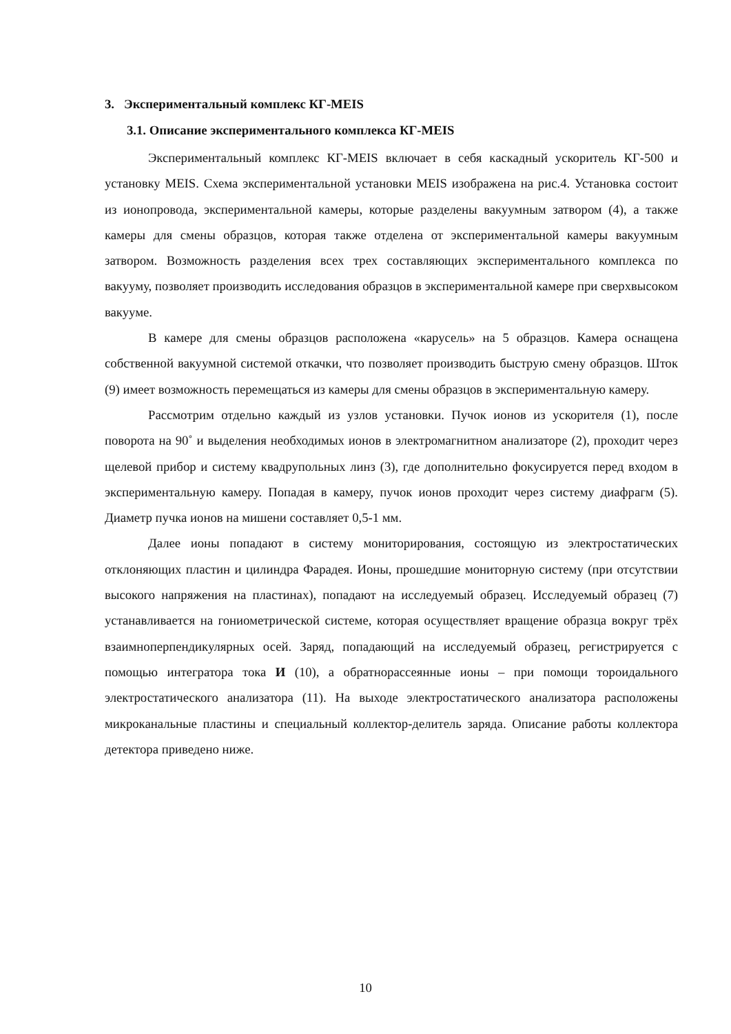3. Экспериментальный комплекс КГ-MEIS
3.1. Описание экспериментального комплекса КГ-MEIS
Экспериментальный комплекс КГ-MEIS включает в себя каскадный ускоритель КГ-500 и установку MEIS. Схема экспериментальной установки MEIS изображена на рис.4. Установка состоит из ионопровода, экспериментальной камеры, которые разделены вакуумным затвором (4), а также камеры для смены образцов, которая также отделена от экспериментальной камеры вакуумным затвором. Возможность разделения всех трех составляющих экспериментального комплекса по вакууму, позволяет производить исследования образцов в экспериментальной камере при сверхвысоком вакууме.
В камере для смены образцов расположена «карусель» на 5 образцов. Камера оснащена собственной вакуумной системой откачки, что позволяет производить быструю смену образцов. Шток (9) имеет возможность перемещаться из камеры для смены образцов в экспериментальную камеру.
Рассмотрим отдельно каждый из узлов установки. Пучок ионов из ускорителя (1), после поворота на 90˚ и выделения необходимых ионов в электромагнитном анализаторе (2), проходит через щелевой прибор и систему квадрупольных линз (3), где дополнительно фокусируется перед входом в экспериментальную камеру. Попадая в камеру, пучок ионов проходит через систему диафрагм (5). Диаметр пучка ионов на мишени составляет 0,5-1 мм.
Далее ионы попадают в систему мониторирования, состоящую из электростатических отклоняющих пластин и цилиндра Фарадея. Ионы, прошедшие мониторную систему (при отсутствии высокого напряжения на пластинах), попадают на исследуемый образец. Исследуемый образец (7) устанавливается на гониометрической системе, которая осуществляет вращение образца вокруг трёх взаимноперпендикулярных осей. Заряд, попадающий на исследуемый образец, регистрируется с помощью интегратора тока И (10), а обратнорассеянные ионы – при помощи тороидального электростатического анализатора (11). На выходе электростатического анализатора расположены микроканальные пластины и специальный коллектор-делитель заряда. Описание работы коллектора детектора приведено ниже.
10